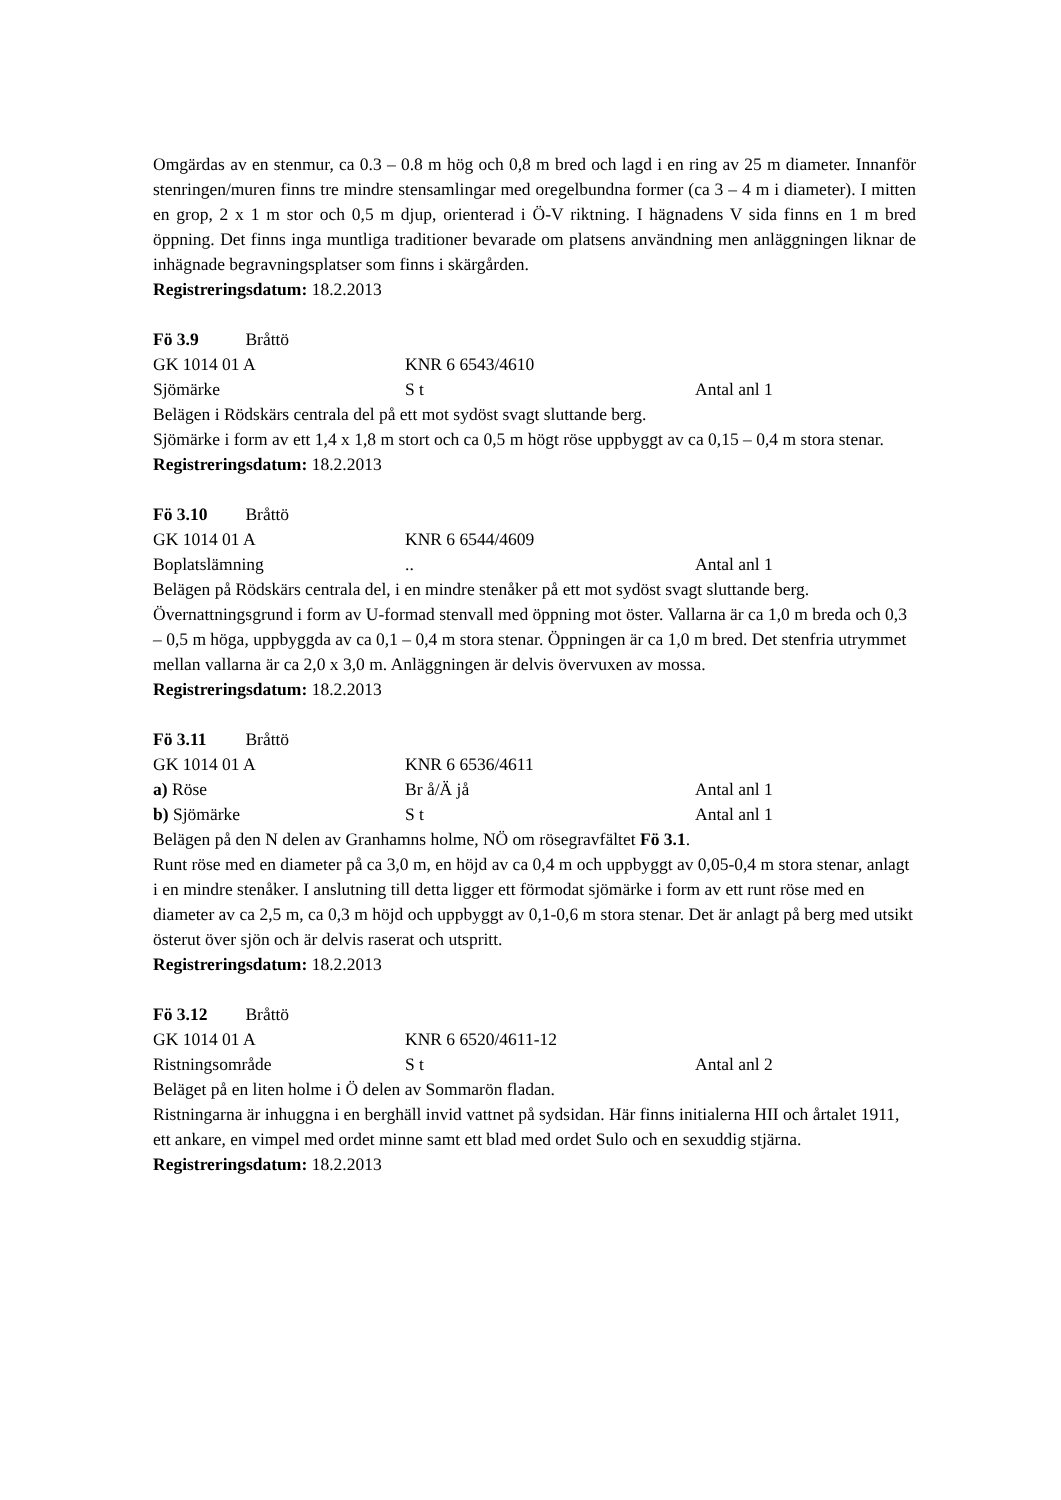Omgärdas av en stenmur, ca 0.3 – 0.8 m hög och 0,8 m bred och lagd i en ring av 25 m diameter. Innanför stenringen/muren finns tre mindre stensamlingar med oregelbundna former (ca 3 – 4 m i diameter). I mitten en grop, 2 x 1 m stor och 0,5 m djup, orienterad i Ö-V riktning. I hägnadens V sida finns en 1 m bred öppning. Det finns inga muntliga traditioner bevarade om platsens användning men anläggningen liknar de inhägnade begravningsplatser som finns i skärgården.
Registreringsdatum: 18.2.2013
Fö 3.9 Bråttö
GK 1014 01 A KNR 6 6543/4610
Sjömärke S t Antal anl 1
Belägen i Rödskärs centrala del på ett mot sydöst svagt sluttande berg.
Sjömärke i form av ett 1,4 x 1,8 m stort och ca 0,5 m högt röse uppbyggt av ca 0,15 – 0,4 m stora stenar.
Registreringsdatum: 18.2.2013
Fö 3.10 Bråttö
GK 1014 01 A KNR 6 6544/4609
Boplatslämning.. Antal anl 1
Belägen på Rödskärs centrala del, i en mindre stenåker på ett mot sydöst svagt sluttande berg.
Övernattningsgrund i form av U-formad stenvall med öppning mot öster. Vallarna är ca 1,0 m breda och 0,3 – 0,5 m höga, uppbyggda av ca 0,1 – 0,4 m stora stenar. Öppningen är ca 1,0 m bred. Det stenfria utrymmet mellan vallarna är ca 2,0 x 3,0 m. Anläggningen är delvis övervuxen av mossa.
Registreringsdatum: 18.2.2013
Fö 3.11 Bråttö
GK 1014 01 A KNR 6 6536/4611
a) Röse Br å/Ä jå Antal anl 1
b) Sjömärke S t Antal anl 1
Belägen på den N delen av Granhamns holme, NÖ om rösegravfältet Fö 3.1.
Runt röse med en diameter på ca 3,0 m, en höjd av ca 0,4 m och uppbyggt av 0,05-0,4 m stora stenar, anlagt i en mindre stenåker. I anslutning till detta ligger ett förmodat sjömärke i form av ett runt röse med en diameter av ca 2,5 m, ca 0,3 m höjd och uppbyggt av 0,1-0,6 m stora stenar. Det är anlagt på berg med utsikt österut över sjön och är delvis raserat och utspritt.
Registreringsdatum: 18.2.2013
Fö 3.12 Bråttö
GK 1014 01 A KNR 6 6520/4611-12
Ristningsområde S t Antal anl 2
Beläget på en liten holme i Ö delen av Sommarön fladan.
Ristningarna är inhuggna i en berghäll invid vattnet på sydsidan. Här finns initialerna HII och årtalet 1911, ett ankare, en vimpel med ordet minne samt ett blad med ordet Sulo och en sexuddig stjärna.
Registreringsdatum: 18.2.2013